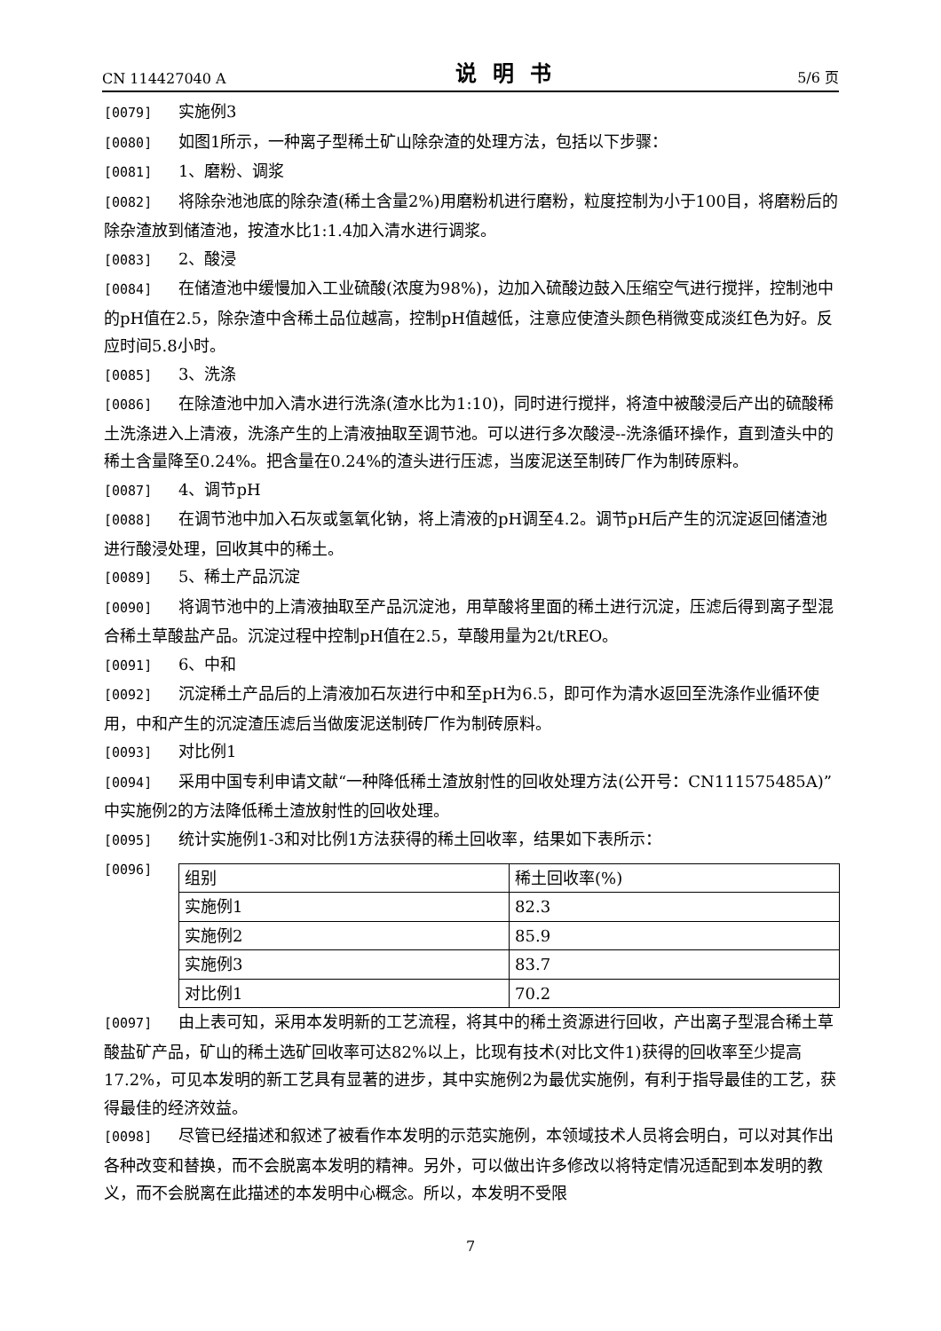CN 114427040 A 说明书 5/6 页
[0079] 实施例3
[0080] 如图1所示，一种离子型稀土矿山除杂渣的处理方法，包括以下步骤：
[0081] 1、磨粉、调浆
[0082] 将除杂池池底的除杂渣(稀土含量2%)用磨粉机进行磨粉，粒度控制为小于100目，将磨粉后的除杂渣放到储渣池，按渣水比1:1.4加入清水进行调浆。
[0083] 2、酸浸
[0084] 在储渣池中缓慢加入工业硫酸(浓度为98%)，边加入硫酸边鼓入压缩空气进行搅拌，控制池中的pH值在2.5，除杂渣中含稀土品位越高，控制pH值越低，注意应使渣头颜色稍微变成淡红色为好。反应时间5.8小时。
[0085] 3、洗涤
[0086] 在除渣池中加入清水进行洗涤(渣水比为1:10)，同时进行搅拌，将渣中被酸浸后产出的硫酸稀土洗涤进入上清液，洗涤产生的上清液抽取至调节池。可以进行多次酸浸--洗涤循环操作，直到渣头中的稀土含量降至0.24%。把含量在0.24%的渣头进行压滤，当废泥送至制砖厂作为制砖原料。
[0087] 4、调节pH
[0088] 在调节池中加入石灰或氢氧化钠，将上清液的pH调至4.2。调节pH后产生的沉淀返回储渣池进行酸浸处理，回收其中的稀土。
[0089] 5、稀土产品沉淀
[0090] 将调节池中的上清液抽取至产品沉淀池，用草酸将里面的稀土进行沉淀，压滤后得到离子型混合稀土草酸盐产品。沉淀过程中控制pH值在2.5，草酸用量为2t/tREO。
[0091] 6、中和
[0092] 沉淀稀土产品后的上清液加石灰进行中和至pH为6.5，即可作为清水返回至洗涤作业循环使用，中和产生的沉淀渣压滤后当做废泥送制砖厂作为制砖原料。
[0093] 对比例1
[0094] 采用中国专利申请文献“一种降低稀土渣放射性的回收处理方法(公开号：CN111575485A)”中实施例2的方法降低稀土渣放射性的回收处理。
[0095] 统计实施例1-3和对比例1方法获得的稀土回收率，结果如下表所示：
[0096]
| 组别 | 稀土回收率(%) |
| 实施例1 | 82.3 |
| 实施例2 | 85.9 |
| 实施例3 | 83.7 |
| 对比例1 | 70.2 |
[0097] 由上表可知，采用本发明新的工艺流程，将其中的稀土资源进行回收，产出离子型混合稀土草酸盐矿产品，矿山的稀土选矿回收率可达82%以上，比现有技术(对比文件1)获得的回收率至少提高17.2%，可见本发明的新工艺具有显著的进步，其中实施例2为最优实施例，有利于指导最佳的工艺，获得最佳的经济效益。
[0098] 尽管已经描述和叙述了被看作本发明的示范实施例，本领域技术人员将会明白，可以对其作出各种改变和替换，而不会脱离本发明的精神。另外，可以做出许多修改以将特定情况适配到本发明的教义，而不会脱离在此描述的本发明中心概念。所以，本发明不受限
7